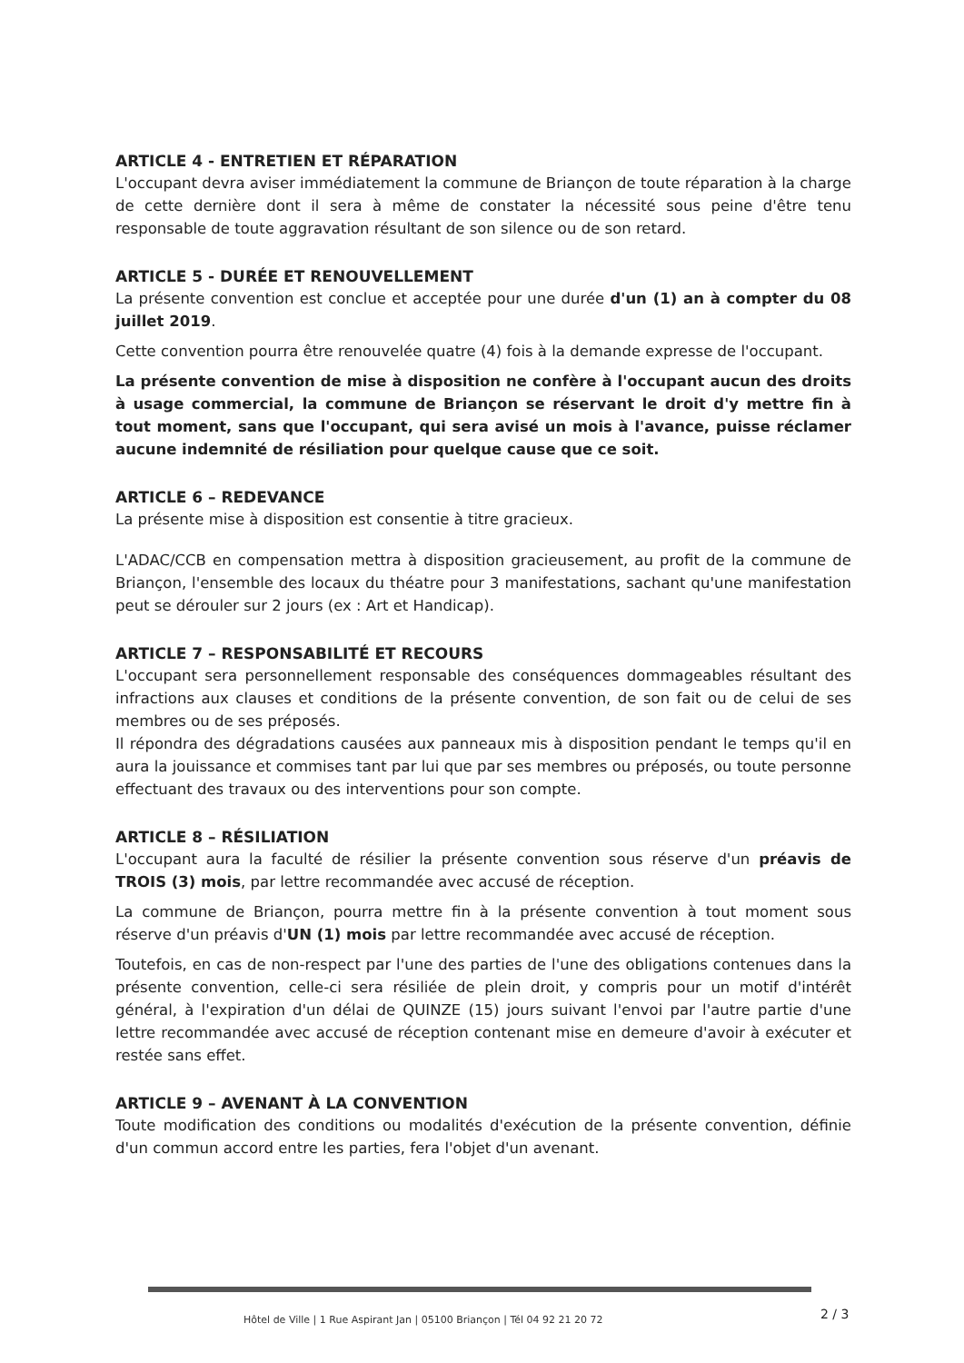ARTICLE 4 - ENTRETIEN ET RÉPARATION
L'occupant devra aviser immédiatement la commune de Briançon de toute réparation à la charge de cette dernière dont il sera à même de constater la nécessité sous peine d'être tenu responsable de toute aggravation résultant de son silence ou de son retard.
ARTICLE 5 - DURÉE ET RENOUVELLEMENT
La présente convention est conclue et acceptée pour une durée d'un (1) an à compter du 08 juillet 2019.
Cette convention pourra être renouvelée quatre (4) fois à la demande expresse de l'occupant.
La présente convention de mise à disposition ne confère à l'occupant aucun des droits à usage commercial, la commune de Briançon se réservant le droit d'y mettre fin à tout moment, sans que l'occupant, qui sera avisé un mois à l'avance, puisse réclamer aucune indemnité de résiliation pour quelque cause que ce soit.
ARTICLE 6 – REDEVANCE
La présente mise à disposition est consentie à titre gracieux.
L'ADAC/CCB en compensation mettra à disposition gracieusement, au profit de la commune de Briançon, l'ensemble des locaux du théatre pour 3 manifestations, sachant qu'une manifestation peut se dérouler sur 2 jours (ex : Art et Handicap).
ARTICLE 7 – RESPONSABILITÉ ET RECOURS
L'occupant sera personnellement responsable des conséquences dommageables résultant des infractions aux clauses et conditions de la présente convention, de son fait ou de celui de ses membres ou de ses préposés.
Il répondra des dégradations causées aux panneaux mis à disposition pendant le temps qu'il en aura la jouissance et commises tant par lui que par ses membres ou préposés, ou toute personne effectuant des travaux ou des interventions pour son compte.
ARTICLE 8 – RÉSILIATION
L'occupant aura la faculté de résilier la présente convention sous réserve d'un préavis de TROIS (3) mois, par lettre recommandée avec accusé de réception.
La commune de Briançon, pourra mettre fin à la présente convention à tout moment sous réserve d'un préavis d'UN (1) mois par lettre recommandée avec accusé de réception.
Toutefois, en cas de non-respect par l'une des parties de l'une des obligations contenues dans la présente convention, celle-ci sera résiliée de plein droit, y compris pour un motif d'intérêt général, à l'expiration d'un délai de QUINZE (15) jours suivant l'envoi par l'autre partie d'une lettre recommandée avec accusé de réception contenant mise en demeure d'avoir à exécuter et restée sans effet.
ARTICLE 9 – AVENANT À LA CONVENTION
Toute modification des conditions ou modalités d'exécution de la présente convention, définie d'un commun accord entre les parties, fera l'objet d'un avenant.
Hôtel de Ville | 1 Rue Aspirant Jan | 05100 Briançon | Tél 04 92 21 20 72
2 / 3